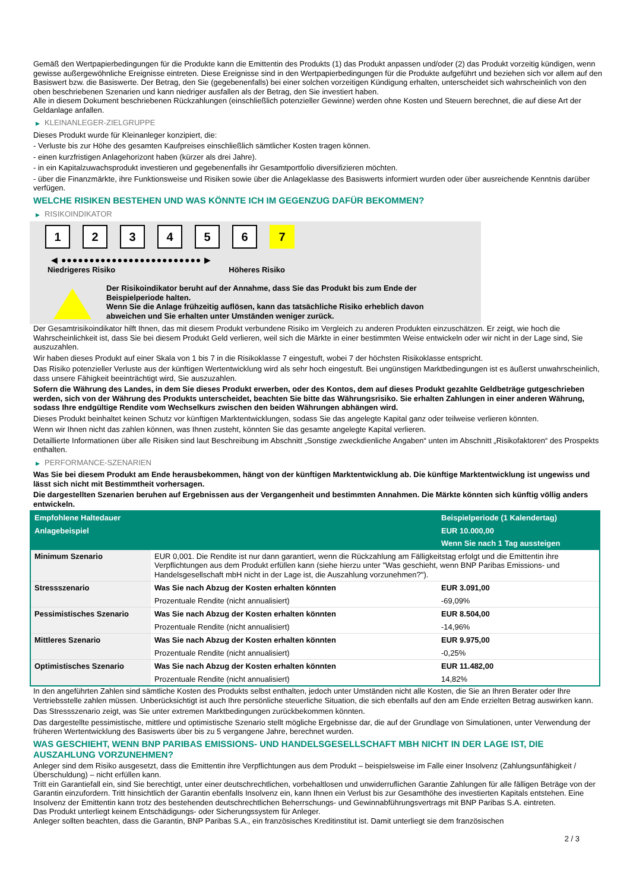Gemäß den Wertpapierbedingungen für die Produkte kann die Emittentin des Produkts (1) das Produkt anpassen und/oder (2) das Produkt vorzeitig kündigen, wenn gewisse außergewöhnliche Ereignisse eintreten. Diese Ereignisse sind in den Wertpapierbedingungen für die Produkte aufgeführt und beziehen sich vor allem auf den Basiswert bzw. die Basiswerte. Der Betrag, den Sie (gegebenenfalls) bei einer solchen vorzeitigen Kündigung erhalten, unterscheidet sich wahrscheinlich von den oben beschriebenen Szenarien und kann niedriger ausfallen als der Betrag, den Sie investiert haben.
Alle in diesem Dokument beschriebenen Rückzahlungen (einschließlich potenzieller Gewinne) werden ohne Kosten und Steuern berechnet, die auf diese Art der Geldanlage anfallen.
▶ KLEINANLEGER-ZIELGRUPPE
Dieses Produkt wurde für Kleinanleger konzipiert, die:
- Verluste bis zur Höhe des gesamten Kaufpreises einschließlich sämtlicher Kosten tragen können.
- einen kurzfristigen Anlagehorizont haben (kürzer als drei Jahre).
- in ein Kapitalzuwachsprodukt investieren und gegebenenfalls ihr Gesamtportfolio diversifizieren möchten.
- über die Finanzmärkte, ihre Funktionsweise und Risiken sowie über die Anlageklasse des Basiswerts informiert wurden oder über ausreichende Kenntnis darüber verfügen.
WELCHE RISIKEN BESTEHEN UND WAS KÖNNTE ICH IM GEGENZUG DAFÜR BEKOMMEN?
▶ RISIKOINDIKATOR
1 2 3 4 5 6 7
◀ ●●●●●●●●●●●●●●●●●●●●●●●●● ▶
Niedrigeres Risiko Höheres Risiko
Der Risikoindikator beruht auf der Annahme, dass Sie das Produkt bis zum Ende der Beispielperiode halten.
Wenn Sie die Anlage frühzeitig auflösen, kann das tatsächliche Risiko erheblich davon abweichen und Sie erhalten unter Umständen weniger zurück.
Der Gesamtrisikoindikator hilft Ihnen, das mit diesem Produkt verbundene Risiko im Vergleich zu anderen Produkten einzuschätzen. Er zeigt, wie hoch die Wahrscheinlichkeit ist, dass Sie bei diesem Produkt Geld verlieren, weil sich die Märkte in einer bestimmten Weise entwickeln oder wir nicht in der Lage sind, Sie auszuzahlen.
Wir haben dieses Produkt auf einer Skala von 1 bis 7 in die Risikoklasse 7 eingestuft, wobei 7 der höchsten Risikoklasse entspricht.
Das Risiko potenzieller Verluste aus der künftigen Wertentwicklung wird als sehr hoch eingestuft. Bei ungünstigen Marktbedingungen ist es äußerst unwahrscheinlich, dass unsere Fähigkeit beeinträchtigt wird, Sie auszuzahlen.
Sofern die Währung des Landes, in dem Sie dieses Produkt erwerben, oder des Kontos, dem auf dieses Produkt gezahlte Geldbeträge gutgeschrieben werden, sich von der Währung des Produkts unterscheidet, beachten Sie bitte das Währungsrisiko. Sie erhalten Zahlungen in einer anderen Währung, sodass Ihre endgültige Rendite vom Wechselkurs zwischen den beiden Währungen abhängen wird.
Dieses Produkt beinhaltet keinen Schutz vor künftigen Marktentwicklungen, sodass Sie das angelegte Kapital ganz oder teilweise verlieren könnten.
Wenn wir Ihnen nicht das zahlen können, was Ihnen zusteht, könnten Sie das gesamte angelegte Kapital verlieren.
Detaillierte Informationen über alle Risiken sind laut Beschreibung im Abschnitt „Sonstige zweckdienliche Angaben“ unten im Abschnitt „Risikofaktoren“ des Prospekts enthalten.
▶ PERFORMANCE-SZENARIEN
Was Sie bei diesem Produkt am Ende herausbekommen, hängt von der künftigen Marktentwicklung ab. Die künftige Marktentwicklung ist ungewiss und lässt sich nicht mit Bestimmtheit vorhersagen.
Die dargestellten Szenarien beruhen auf Ergebnissen aus der Vergangenheit und bestimmten Annahmen. Die Märkte könnten sich künftig völlig anders entwickeln.
| Empfohlene Haltedauer | | Beispielperiode (1 Kalendertag) |
| --- | --- | --- |
| Anlagebeispiel | | EUR 10.000,00 |
| | | Wenn Sie nach 1 Tag aussteigen |
| Minimum Szenario | EUR 0,001. Die Rendite ist nur dann garantiert, wenn die Rückzahlung am Fälligkeitstag erfolgt und die Emittentin ihre Verpflichtungen aus dem Produkt erfüllen kann (siehe hierzu unter "Was geschieht, wenn BNP Paribas Emissions- und Handelsgesellschaft mbH nicht in der Lage ist, die Auszahlung vorzunehmen?"). | |
| Stressszenario | Was Sie nach Abzug der Kosten erhalten könnten | EUR 3.091,00 |
| | Prozentuale Rendite (nicht annualisiert) | -69,09% |
| Pessimistisches Szenario | Was Sie nach Abzug der Kosten erhalten könnten | EUR 8.504,00 |
| | Prozentuale Rendite (nicht annualisiert) | -14,96% |
| Mittleres Szenario | Was Sie nach Abzug der Kosten erhalten könnten | EUR 9.975,00 |
| | Prozentuale Rendite (nicht annualisiert) | -0,25% |
| Optimistisches Szenario | Was Sie nach Abzug der Kosten erhalten könnten | EUR 11.482,00 |
| | Prozentuale Rendite (nicht annualisiert) | 14,82% |
In den angeführten Zahlen sind sämtliche Kosten des Produkts selbst enthalten, jedoch unter Umständen nicht alle Kosten, die Sie an Ihren Berater oder Ihre Vertriebsstelle zahlen müssen. Unberücksichtigt ist auch Ihre persönliche steuerliche Situation, die sich ebenfalls auf den am Ende erzielten Betrag auswirken kann.
Das Stressszenario zeigt, was Sie unter extremen Marktbedingungen zurückbekommen könnten.
Das dargestellte pessimistische, mittlere und optimistische Szenario stellt mögliche Ergebnisse dar, die auf der Grundlage von Simulationen, unter Verwendung der früheren Wertentwicklung des Basiswerts über bis zu 5 vergangene Jahre, berechnet wurden.
WAS GESCHIEHT, WENN BNP PARIBAS EMISSIONS- UND HANDELSGESELLSCHAFT MBH NICHT IN DER LAGE IST, DIE AUSZAHLUNG VORZUNEHMEN?
Anleger sind dem Risiko ausgesetzt, dass die Emittentin ihre Verpflichtungen aus dem Produkt – beispielsweise im Falle einer Insolvenz (Zahlungsunfähigkeit / Überschuldung) – nicht erfüllen kann.
Tritt ein Garantiefall ein, sind Sie berechtigt, unter einer deutschrechtlichen, vorbehaltlosen und unwiderruflichen Garantie Zahlungen für alle fälligen Beträge von der Garantin einzufordern. Tritt hinsichtlich der Garantin ebenfalls Insolvenz ein, kann Ihnen ein Verlust bis zur Gesamthöhe des investierten Kapitals entstehen. Eine Insolvenz der Emittentin kann trotz des bestehenden deutschrechtlichen Beherrschungs- und Gewinnabführungsvertrags mit BNP Paribas S.A. eintreten.
Das Produkt unterliegt keinem Entschädigungs- oder Sicherungssystem für Anleger.
Anleger sollten beachten, dass die Garantin, BNP Paribas S.A., ein französisches Kreditinstitut ist. Damit unterliegt sie dem französischen
2 / 3